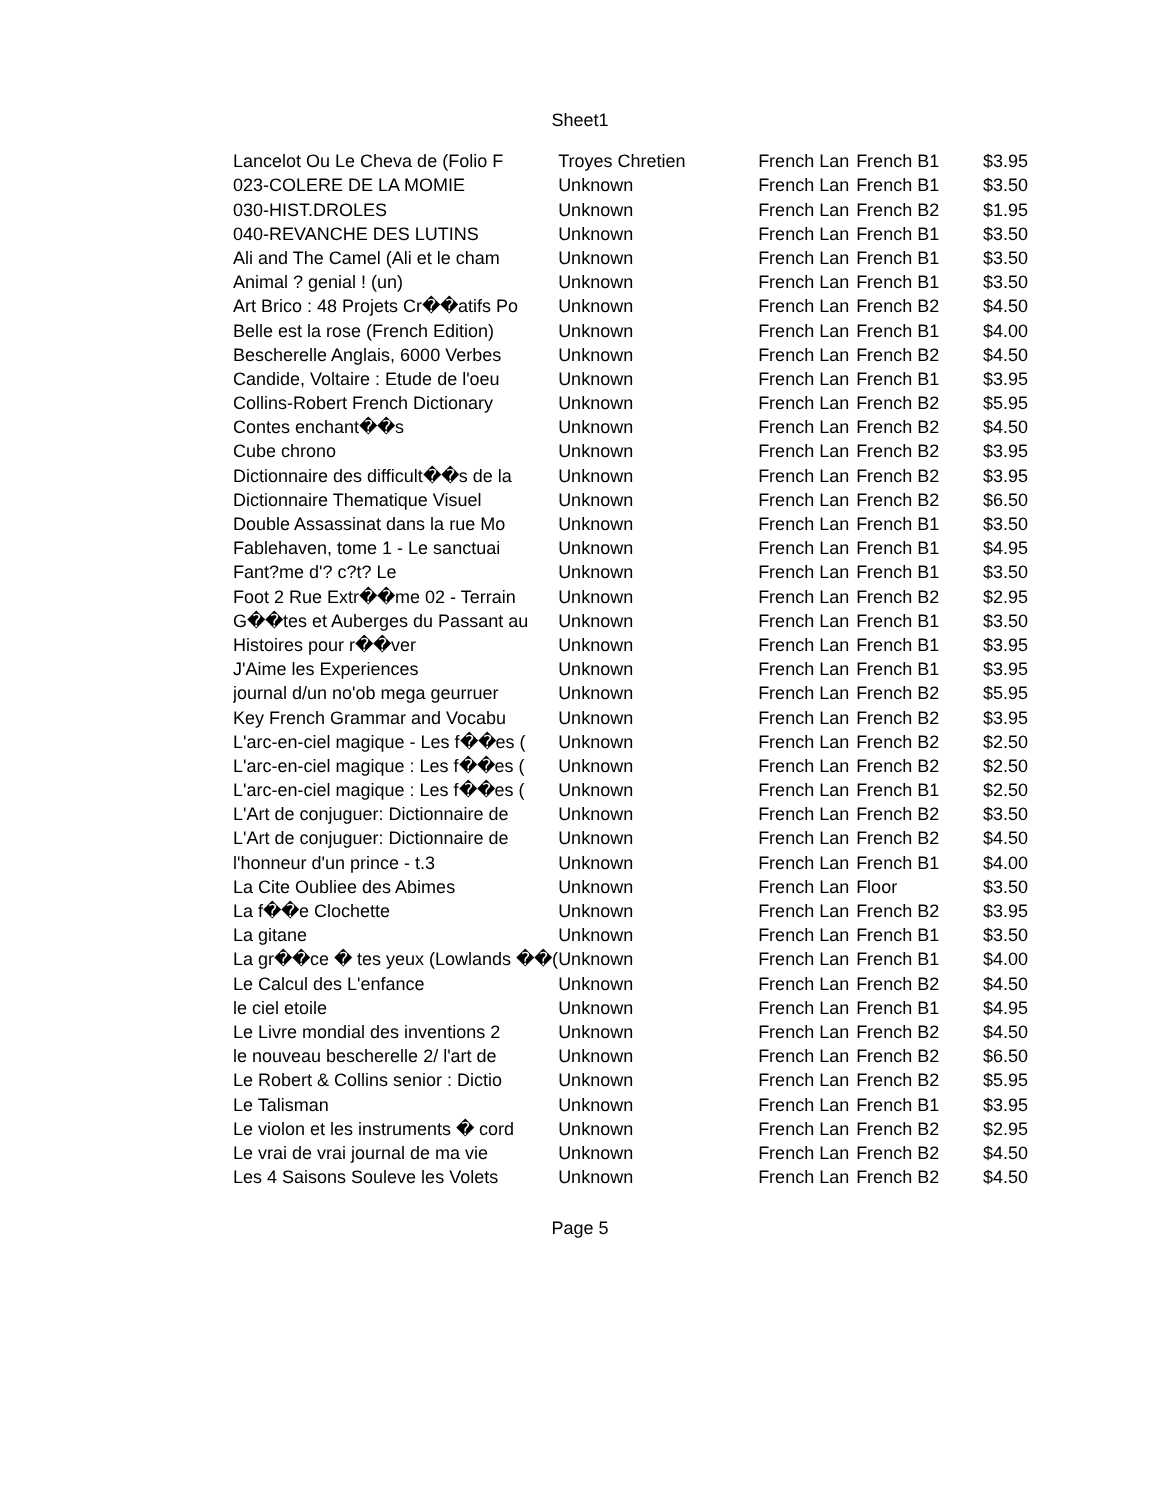Sheet1
| Lancelot Ou Le Cheva de (Folio F | Troyes Chretien | French Lan | French B1 | $3.95 |
| 023-COLERE DE LA MOMIE | Unknown | French Lan | French B1 | $3.50 |
| 030-HIST.DROLES | Unknown | French Lan | French B2 | $1.95 |
| 040-REVANCHE DES LUTINS | Unknown | French Lan | French B1 | $3.50 |
| Ali and The Camel (Ali et le cham | Unknown | French Lan | French B1 | $3.50 |
| Animal ? genial ! (un) | Unknown | French Lan | French B1 | $3.50 |
| Art Brico : 48 Projets Cr��atifs Po | Unknown | French Lan | French B2 | $4.50 |
| Belle est la rose (French Edition) | Unknown | French Lan | French B1 | $4.00 |
| Bescherelle Anglais, 6000 Verbes | Unknown | French Lan | French B2 | $4.50 |
| Candide, Voltaire : Etude de l'oeu | Unknown | French Lan | French B1 | $3.95 |
| Collins-Robert French Dictionary | Unknown | French Lan | French B2 | $5.95 |
| Contes enchant��s | Unknown | French Lan | French B2 | $4.50 |
| Cube chrono | Unknown | French Lan | French B2 | $3.95 |
| Dictionnaire des difficult��s de la | Unknown | French Lan | French B2 | $3.95 |
| Dictionnaire Thematique Visuel | Unknown | French Lan | French B2 | $6.50 |
| Double Assassinat dans la rue Mo | Unknown | French Lan | French B1 | $3.50 |
| Fablehaven, tome 1 - Le sanctuai | Unknown | French Lan | French B1 | $4.95 |
| Fant?me d'? c?t? Le | Unknown | French Lan | French B1 | $3.50 |
| Foot 2 Rue Extr��me 02 - Terrain | Unknown | French Lan | French B2 | $2.95 |
| G��tes et Auberges du Passant au | Unknown | French Lan | French B1 | $3.50 |
| Histoires pour r��ver | Unknown | French Lan | French B1 | $3.95 |
| J'Aime les Experiences | Unknown | French Lan | French B1 | $3.95 |
| journal d/un no'ob mega geurruer | Unknown | French Lan | French B2 | $5.95 |
| Key French Grammar and Vocabu | Unknown | French Lan | French B2 | $3.95 |
| L'arc-en-ciel magique - Les f��es ( | Unknown | French Lan | French B2 | $2.50 |
| L'arc-en-ciel magique : Les f��es ( | Unknown | French Lan | French B2 | $2.50 |
| L'arc-en-ciel magique : Les f��es ( | Unknown | French Lan | French B1 | $2.50 |
| L'Art de conjuguer: Dictionnaire de | Unknown | French Lan | French B2 | $3.50 |
| L'Art de conjuguer: Dictionnaire de | Unknown | French Lan | French B2 | $4.50 |
| l'honneur d'un prince - t.3 | Unknown | French Lan | French B1 | $4.00 |
| La Cite Oubliee des Abimes | Unknown | French Lan | Floor | $3.50 |
| La f��e Clochette | Unknown | French Lan | French B2 | $3.95 |
| La gitane | Unknown | French Lan | French B1 | $3.50 |
| La gr��ce � tes yeux (Lowlands ��( | Unknown | French Lan | French B1 | $4.00 |
| Le Calcul des L'enfance | Unknown | French Lan | French B2 | $4.50 |
| le ciel etoile | Unknown | French Lan | French B1 | $4.95 |
| Le Livre mondial des inventions 2 | Unknown | French Lan | French B2 | $4.50 |
| le nouveau bescherelle 2/ l'art de | Unknown | French Lan | French B2 | $6.50 |
| Le Robert & Collins senior : Dictio | Unknown | French Lan | French B2 | $5.95 |
| Le Talisman | Unknown | French Lan | French B1 | $3.95 |
| Le violon et les instruments � cord | Unknown | French Lan | French B2 | $2.95 |
| Le vrai de vrai journal de ma vie | Unknown | French Lan | French B2 | $4.50 |
| Les 4 Saisons Souleve les Volets | Unknown | French Lan | French B2 | $4.50 |
Page 5